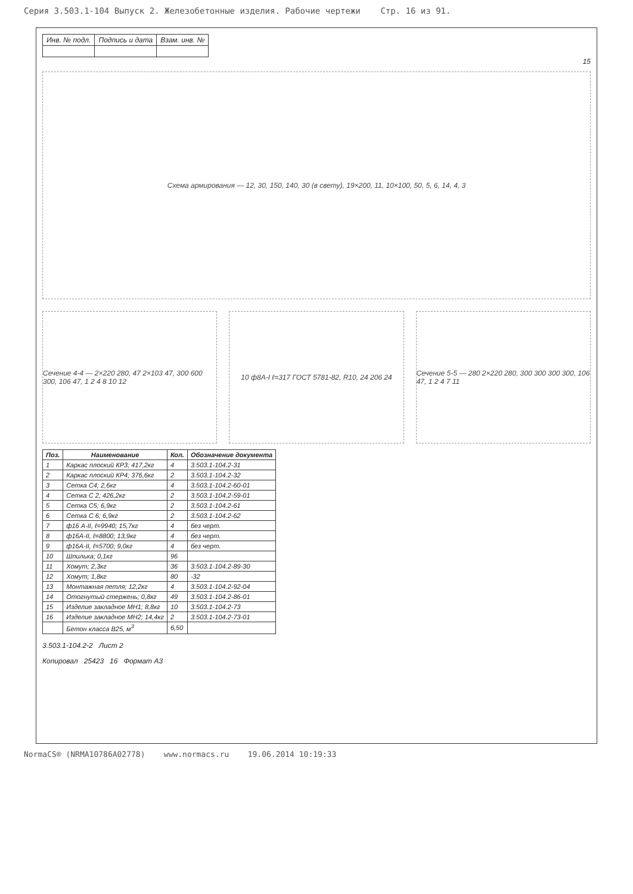Серия 3.503.1-104 Выпуск 2. Железобетонные изделия. Рабочие чертежи Стр. 16 из 91.
| Инв. № подл. | Подпись и дата | Взам. инв. № |
15
Схема армирования — 12, 30, 150, 140, 30 (в свету), 19×200, 11, 10×100, 50, 5, 6, 14, 4, 3
Сечение 4-4 — 2×220 280, 47 2×103 47, 300 600 300, 106 47, 1 2 4 8 10 12
10 ф8А-I ℓ=317 ГОСТ 5781-82, R10, 24 206 24
Сечение 5-5 — 280 2×220 280, 300 300 300 300, 106 47, 1 2 4 7 11
| Поз. | Наименование | Кол. | Обозначение документа |
| --- | --- | --- | --- |
| 1 | Каркас плоский КР3; 417,2кг | 4 | 3.503.1-104.2-31 |
| 2 | Каркас плоский КР4; 376,6кг | 2 | 3.503.1-104.2-32 |
| 3 | Сетка С4; 2,6кг | 4 | 3.503.1-104.2-60-01 |
| 4 | Сетка С 2; 426,2кг | 2 | 3.503.1-104.2-59-01 |
| 5 | Сетка С5; 6,9кг | 2 | 3.503.1-104.2-61 |
| 6 | Сетка С 6; 6,9кг | 2 | 3.503.1-104.2-62 |
| 7 | ф16 А-II, ℓ=9940; 15,7кг | 4 | без черт. |
| 8 | ф16А-II, ℓ=8800; 13,9кг | 4 | без черт. |
| 9 | ф16А-II, ℓ=5700; 9,0кг | 4 | без черт. |
| 10 | Шпилька; 0,1кг | 96 | |
| 11 | Хомут; 2,3кг | 36 | 3.503.1-104.2-89-30 |
| 12 | Хомут; 1,8кг | 80 | -32 |
| 13 | Монтажная петля; 12,2кг | 4 | 3.503.1-104.2-92-04 |
| 14 | Отогнутый стержень; 0,8кг | 49 | 3.503.1-104.2-86-01 |
| 15 | Изделие закладное МН1; 8,8кг | 10 | 3.503.1-104.2-73 |
| 16 | Изделие закладное МН2; 14,4кг | 2 | 3.503.1-104.2-73-01 |
| | Бетон класса В25, м<sup>3</sup> | 6,50 | |
3.503.1-104.2-2 Лист 2
Копировал 25423 16 Формат А3
NormaCS® (NRMA10786A02778) www.normacs.ru 19.06.2014 10:19:33